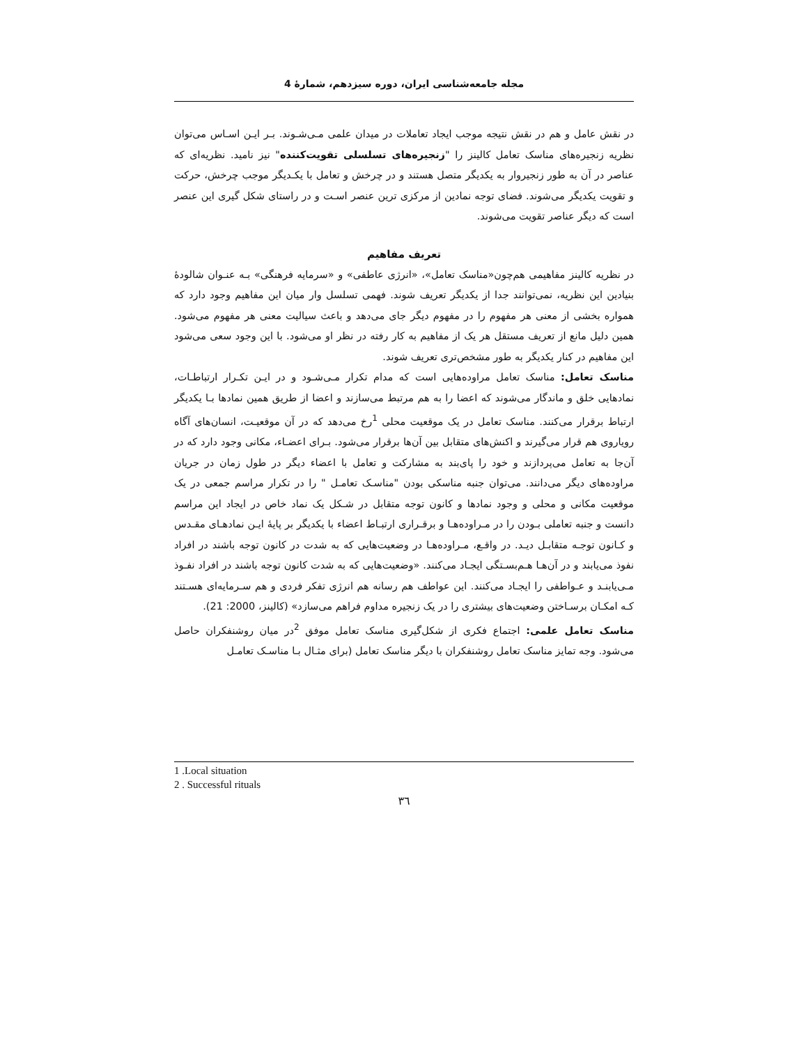مجله جامعه‌شناسی ایران، دوره سیزدهم، شمارهٔ 4
در نقش عامل و هم در نقش نتیجه موجب ایجاد تعاملات در میدان علمی مـی‌شـوند. بـر ایـن اسـاس می‌توان نظریه زنجیره‌های مناسک تعامل کالینز را "زنجیره‌های تسلسلی تقویت‌کننده" نیز نامید. نظریه‌ای که عناصر در آن به طور زنجیروار به یکدیگر متصل هستند و در چرخش و تعامل با یکـدیگر موجب چرخش، حرکت و تقویت یکدیگر می‌شوند. فضای توجه نمادین از مرکزی ترین عنصر اسـت و در راستای شکل گیری این عنصر است که دیگر عناصر تقویت می‌شوند.
تعریف مفاهیم
در نظریه کالینز مفاهیمی هم‌چون«مناسک تعامل»، «انرژی عاطفی» و «سرمایه فرهنگی» بـه عنـوان شالودهٔ بنیادین این نظریه، نمی‌توانند جدا از یکدیگر تعریف شوند. فهمی تسلسل وار میان این مفاهیم وجود دارد که همواره بخشی از معنی هر مفهوم را در مفهوم دیگر جای می‌دهد و باعث سیالیت معنی هر مفهوم می‌شود. همین دلیل مانع از تعریف مستقل هر یک از مفاهیم به کار رفته در نظر او می‌شود. با این وجود سعی می‌شود این مفاهیم در کنار یکدیگر به طور مشخص‌تری تعریف شوند.
مناسک تعامل: مناسک تعامل مراوده‌هایی است که مدام تکرار مـی‌شـود و در ایـن تکـرار ارتباطـات، نمادهایی خلق و ماندگار می‌شوند که اعضا را به هم مرتبط می‌سازند و اعضا از طریق همین نمادها بـا یکدیگر ارتباط برقرار می‌کنند. مناسک تعامل در یک موقعیت محلی <sup>1</sup>رخ می‌دهد که در آن موقعیـت، انسان‌های آگاه رویاروی هم قرار می‌گیرند و اکنش‌های متقابل بین آن‌ها برقرار می‌شود. بـرای اعضـاء، مکانی وجود دارد که در آن‌جا به تعامل می‌پردازند و خود را پای‌بند به مشارکت و تعامل با اعضاء دیگر در طول زمان در جریان مراوده‌های دیگر می‌دانند. می‌توان جنبه مناسکی بودن "مناسـک تعامـل " را در تکرار مراسم جمعی در یک موقعیت مکانی و محلی و وجود نمادها و کانون توجه متقابل در شـکل یک نماد خاص در ایجاد این مراسم دانست و جنبه تعاملی بـودن را در مـراوده‌هـا و برقـراری ارتبـاط اعضاء با یکدیگر بر پایهٔ ایـن نمادهـای مقـدس و کـانون توجـه متقابـل دیـد. در واقـع، مـراوده‌هـا در وضعیت‌هایی که به شدت در کانون توجه باشند در افراد نفوذ می‌یابند و در آن‌هـا هـم‌بسـتگی ایجـاد می‌کنند. «وضعیت‌هایی که به شدت کانون توجه باشند در افراد نفـوذ مـی‌یابنـد و عـواطفی را ایجـاد می‌کنند. این عواطف هم رسانه هم انرژی تفکر فردی و هم سـرمایه‌ای هسـتند کـه امکـان برسـاختن وضعیت‌های بیشتری را در یک زنجیره مداوم فراهم می‌سازد» (کالینز، 2000: 21).
مناسک تعامل علمی: اجتماع فکری از شکل‌گیری مناسک تعامل موفق <sup>2</sup>در میان روشنفکران حاصل می‌شود. وجه تمایز مناسک تعامل روشنفکران با دیگر مناسک تعامل (برای مثـال بـا مناسـک تعامـل
1 .Local situation
2 . Successful rituals
۳٦